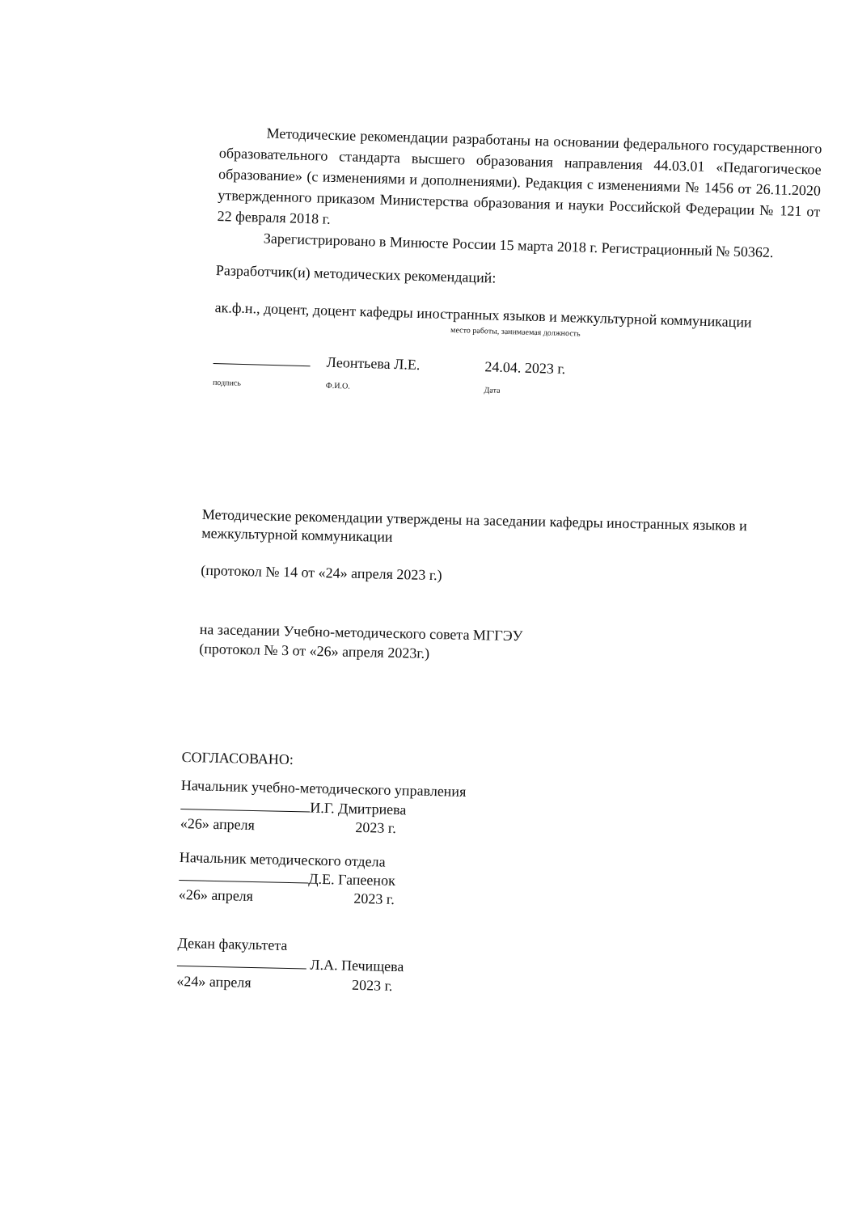Методические рекомендации разработаны на основании федерального государственного образовательного стандарта высшего образования направления 44.03.01 «Педагогическое образование» (с изменениями и дополнениями). Редакция с изменениями № 1456 от 26.11.2020 утвержденного приказом Министерства образования и науки Российской Федерации № 121 от 22 февраля 2018 г.
Зарегистрировано в Минюсте России 15 марта 2018 г. Регистрационный № 50362.
Разработчик(и) методических рекомендаций:
ак.ф.н., доцент, доцент кафедры иностранных языков и межкультурной коммуникации
место работы, занимаемая должность
подпись Леонтьева Л.Е.
Ф.И.О. 24.04. 2023 г.
Дата
Методические рекомендации утверждены на заседании кафедры иностранных языков и межкультурной коммуникации
(протокол № 14 от «24» апреля 2023 г.)
на заседании Учебно-методического совета МГГЭУ
(протокол № 3 от «26» апреля 2023г.)
СОГЛАСОВАНО:
Начальник учебно-методического управления
И.Г. Дмитриева
«26» апреля 2023 г.
Начальник методического отдела
Д.Е. Гапеенок
«26» апреля 2023 г.
Декан факультета
Л.А. Печищева
«24» апреля 2023 г.